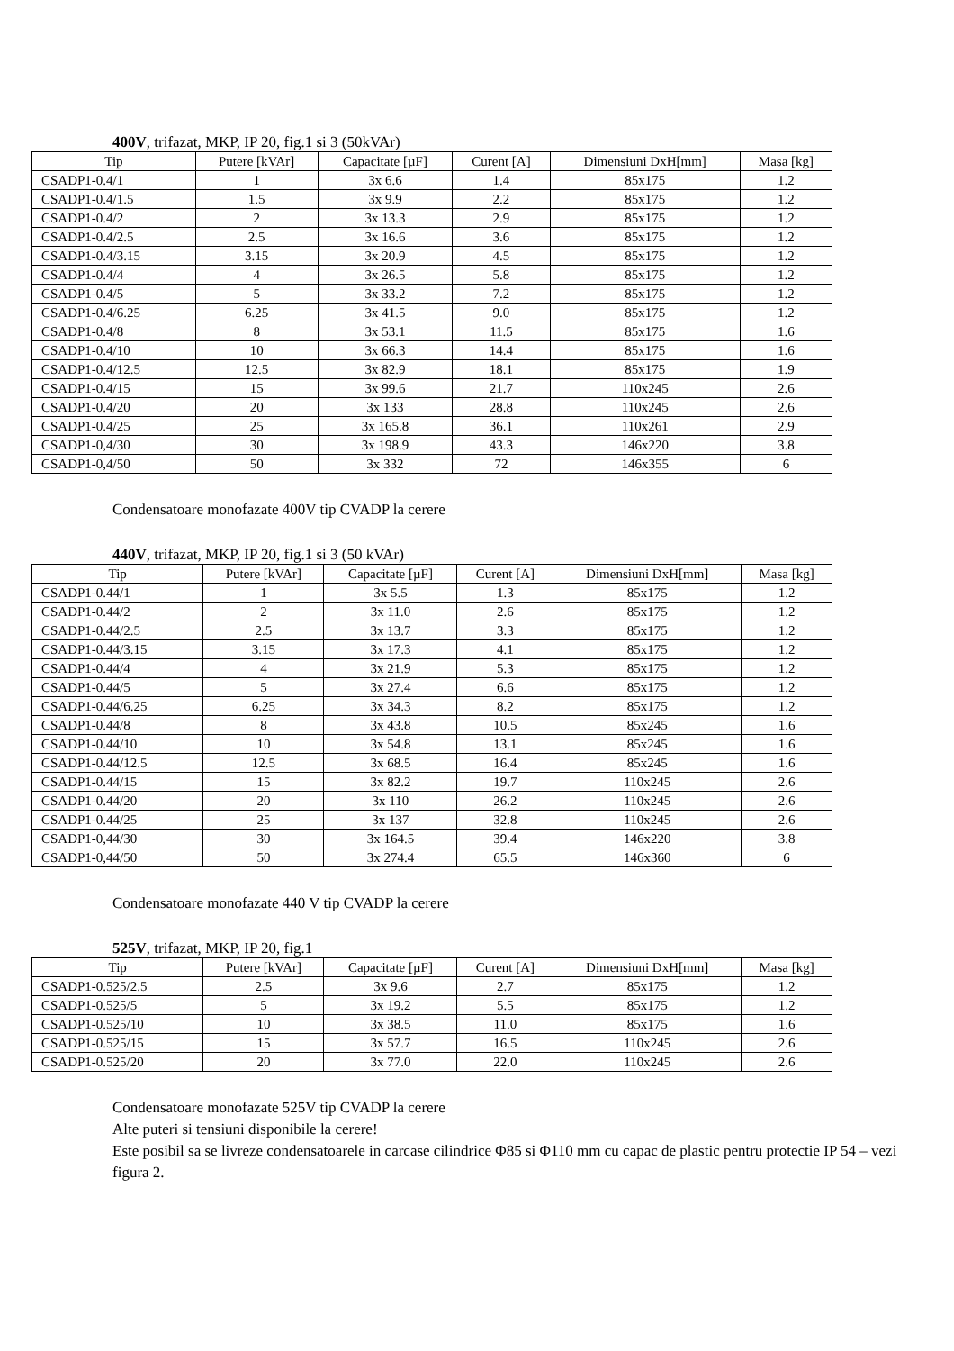400V, trifazat, MKP, IP 20, fig.1 si 3 (50kVAr)
| Tip | Putere [kVAr] | Capacitate [µF] | Curent [A] | Dimensiuni DxH[mm] | Masa [kg] |
| --- | --- | --- | --- | --- | --- |
| CSADP1-0.4/1 | 1 | 3x 6.6 | 1.4 | 85x175 | 1.2 |
| CSADP1-0.4/1.5 | 1.5 | 3x 9.9 | 2.2 | 85x175 | 1.2 |
| CSADP1-0.4/2 | 2 | 3x 13.3 | 2.9 | 85x175 | 1.2 |
| CSADP1-0.4/2.5 | 2.5 | 3x 16.6 | 3.6 | 85x175 | 1.2 |
| CSADP1-0.4/3.15 | 3.15 | 3x 20.9 | 4.5 | 85x175 | 1.2 |
| CSADP1-0.4/4 | 4 | 3x 26.5 | 5.8 | 85x175 | 1.2 |
| CSADP1-0.4/5 | 5 | 3x 33.2 | 7.2 | 85x175 | 1.2 |
| CSADP1-0.4/6.25 | 6.25 | 3x 41.5 | 9.0 | 85x175 | 1.2 |
| CSADP1-0.4/8 | 8 | 3x 53.1 | 11.5 | 85x175 | 1.6 |
| CSADP1-0.4/10 | 10 | 3x 66.3 | 14.4 | 85x175 | 1.6 |
| CSADP1-0.4/12.5 | 12.5 | 3x 82.9 | 18.1 | 85x175 | 1.9 |
| CSADP1-0.4/15 | 15 | 3x 99.6 | 21.7 | 110x245 | 2.6 |
| CSADP1-0.4/20 | 20 | 3x 133 | 28.8 | 110x245 | 2.6 |
| CSADP1-0.4/25 | 25 | 3x 165.8 | 36.1 | 110x261 | 2.9 |
| CSADP1-0,4/30 | 30 | 3x 198.9 | 43.3 | 146x220 | 3.8 |
| CSADP1-0,4/50 | 50 | 3x 332 | 72 | 146x355 | 6 |
Condensatoare monofazate 400V tip CVADP la cerere
440V, trifazat, MKP, IP 20, fig.1 si 3 (50 kVAr)
| Tip | Putere [kVAr] | Capacitate [µF] | Curent [A] | Dimensiuni DxH[mm] | Masa [kg] |
| --- | --- | --- | --- | --- | --- |
| CSADP1-0.44/1 | 1 | 3x 5.5 | 1.3 | 85x175 | 1.2 |
| CSADP1-0.44/2 | 2 | 3x 11.0 | 2.6 | 85x175 | 1.2 |
| CSADP1-0.44/2.5 | 2.5 | 3x 13.7 | 3.3 | 85x175 | 1.2 |
| CSADP1-0.44/3.15 | 3.15 | 3x 17.3 | 4.1 | 85x175 | 1.2 |
| CSADP1-0.44/4 | 4 | 3x 21.9 | 5.3 | 85x175 | 1.2 |
| CSADP1-0.44/5 | 5 | 3x 27.4 | 6.6 | 85x175 | 1.2 |
| CSADP1-0.44/6.25 | 6.25 | 3x 34.3 | 8.2 | 85x175 | 1.2 |
| CSADP1-0.44/8 | 8 | 3x 43.8 | 10.5 | 85x245 | 1.6 |
| CSADP1-0.44/10 | 10 | 3x 54.8 | 13.1 | 85x245 | 1.6 |
| CSADP1-0.44/12.5 | 12.5 | 3x 68.5 | 16.4 | 85x245 | 1.6 |
| CSADP1-0.44/15 | 15 | 3x 82.2 | 19.7 | 110x245 | 2.6 |
| CSADP1-0.44/20 | 20 | 3x 110 | 26.2 | 110x245 | 2.6 |
| CSADP1-0.44/25 | 25 | 3x 137 | 32.8 | 110x245 | 2.6 |
| CSADP1-0,44/30 | 30 | 3x 164.5 | 39.4 | 146x220 | 3.8 |
| CSADP1-0,44/50 | 50 | 3x 274.4 | 65.5 | 146x360 | 6 |
Condensatoare monofazate 440 V tip CVADP la cerere
525V, trifazat, MKP, IP 20, fig.1
| Tip | Putere [kVAr] | Capacitate [µF] | Curent [A] | Dimensiuni DxH[mm] | Masa [kg] |
| --- | --- | --- | --- | --- | --- |
| CSADP1-0.525/2.5 | 2.5 | 3x 9.6 | 2.7 | 85x175 | 1.2 |
| CSADP1-0.525/5 | 5 | 3x 19.2 | 5.5 | 85x175 | 1.2 |
| CSADP1-0.525/10 | 10 | 3x 38.5 | 11.0 | 85x175 | 1.6 |
| CSADP1-0.525/15 | 15 | 3x 57.7 | 16.5 | 110x245 | 2.6 |
| CSADP1-0.525/20 | 20 | 3x 77.0 | 22.0 | 110x245 | 2.6 |
Condensatoare monofazate 525V tip CVADP la cerere
Alte puteri si tensiuni disponibile la cerere!
Este posibil sa se livreze condensatoarele in carcase cilindrice Φ85 si Φ110 mm cu capac de plastic pentru protectie IP 54 – vezi figura 2.